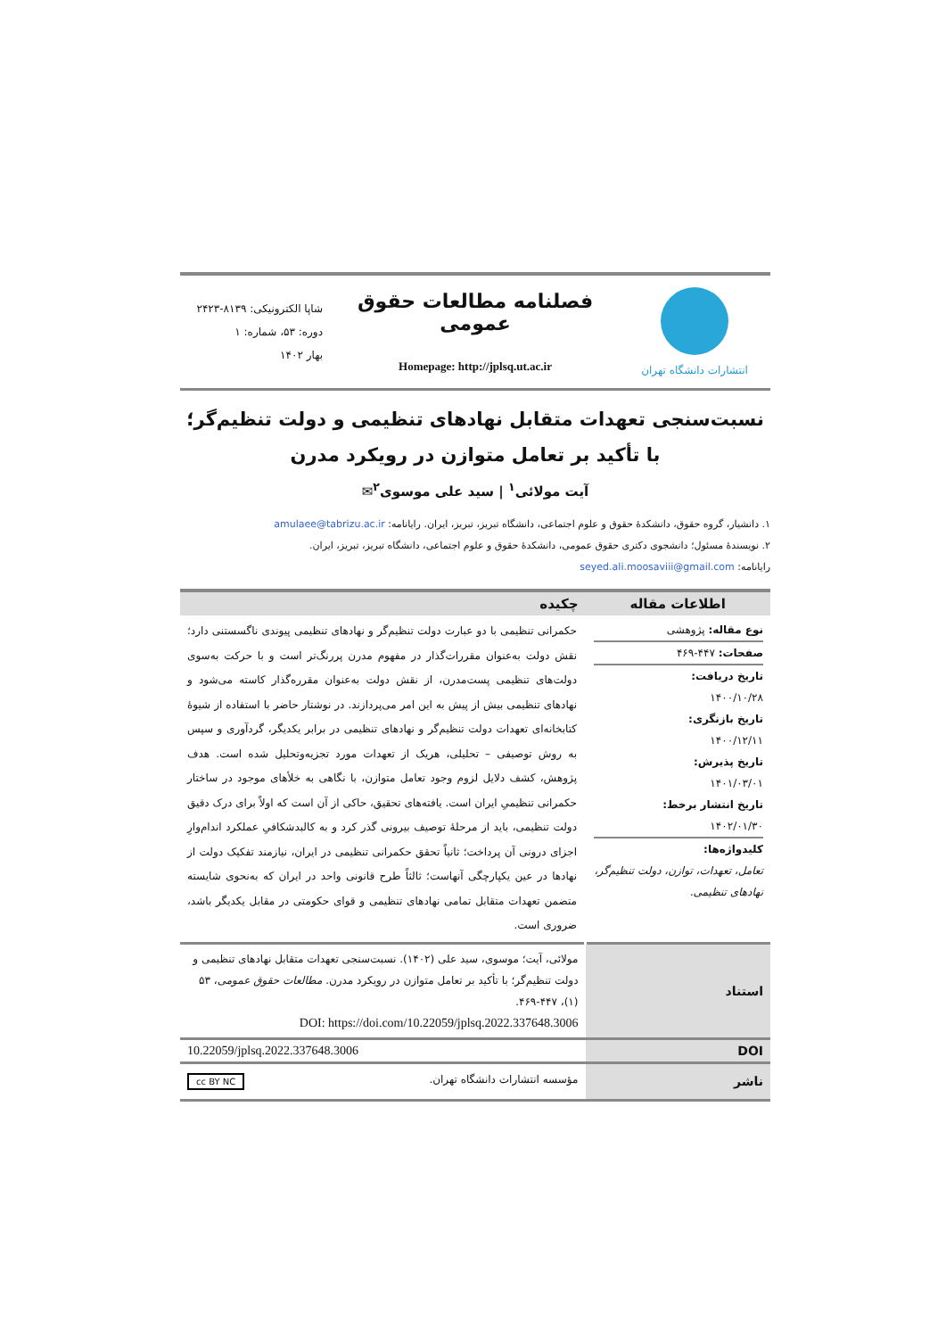انتشارات دانشگاه تهران
فصلنامه مطالعات حقوق عمومی
Homepage: http://jplsq.ut.ac.ir
شاپا الکترونیکی: ۸۱۳۹-۲۴۲۳
دوره: ۵۳، شماره: ۱
بهار ۱۴۰۲
نسبت‌سنجی تعهدات متقابل نهادهای تنظیمی و دولت تنظیم‌گر؛ با تأکید بر تعامل متوازن در رویکرد مدرن
آیت مولائی<sup>۱</sup> | سید علی موسوی<sup>۲</sup>✉
۱. دانشیار، گروه حقوق، دانشکدۀ حقوق و علوم اجتماعی، دانشگاه تبریز، تبریز، ایران. رایانامه: amulaee@tabrizu.ac.ir
۲. نویسندۀ مسئول؛ دانشجوی دکتری حقوق عمومی، دانشکدۀ حقوق و علوم اجتماعی، دانشگاه تبریز، تبریز، ایران.
رایانامه: seyed.ali.moosaviii@gmail.com
| اطلاعات مقاله | چکیده |
| --- | --- |
| نوع مقاله: پژوهشی صفحات: ۴۴۷-۴۶۹ تاریخ دریافت: ۱۴۰۰/۱۰/۲۸ تاریخ بازنگری: ۱۴۰۰/۱۲/۱۱ تاریخ پذیرش: ۱۴۰۱/۰۳/۰۱ تاریخ انتشار برخط: ۱۴۰۲/۰۱/۳۰ کلیدواژه‌ها: تعامل، تعهدات، توازن، دولت تنظیم‌گر، نهادهای تنظیمی. | حکمرانی تنظیمی با دو عبارت دولت تنظیم‌گر و نهادهای تنظیمی پیوندی ناگسستنی دارد؛ نقش دولت به‌عنوان مقررات‌گذار در مفهوم مدرن پررنگ‌تر است و با حرکت به‌سوی دولت‌های تنظیمی پست‌مدرن، از نقش دولت به‌عنوان مقرره‌گذار کاسته می‌شود و نهادهای تنظیمی بیش از پیش به این امر می‌پردازند. در نوشتار حاضر با استفاده از شیوۀ کتابخانه‌ای تعهدات دولت تنظیم‌گر و نهادهای تنظیمی در برابر یکدیگر، گردآوری و سپس به روش توصیفی – تحلیلی، هریک از تعهدات مورد تجزیه‌وتحلیل شده است. هدف پژوهش، کشف دلایل لزوم وجود تعامل متوازن، با نگاهی به خلأهای موجود در ساختار حکمرانی تنظیمیِ ایران است. یافته‌های تحقیق، حاکی از آن است که اولاً برای درک دقیق دولت تنظیمی، باید از مرحلۀ توصیف بیرونی گذر کرد و به کالبدشکافیِ عملکرد اندام‌وارِ اجزای درونی آن پرداخت؛ ثانیاً تحقق حکمرانی تنظیمی در ایران، نیازمند تفکیک دولت از نهادها در عین یکپارچگی آنهاست؛ ثالثاً طرح قانونی واحد در ایران که به‌نحوی شایسته متضمن تعهدات متقابل تمامی نهادهای تنظیمی و قوای حکومتی در مقابل یکدیگر باشد، ضروری است. |
| استناد | مولائی، آیت؛ موسوی، سید علی (۱۴۰۲). نسبت‌سنجی تعهدات متقابل نهادهای تنظیمی و دولت تنظیم‌گر؛ با تأکید بر تعامل متوازن در رویکرد مدرن. مطالعات حقوق عمومی ، ۵۳ (۱)، ۴۴۷-۴۶۹. DOI: https://doi.com/10.22059/jplsq.2022.337648.3006 |
| DOI | 10.22059/jplsq.2022.337648.3006 |
| ناشر | مؤسسه انتشارات دانشگاه تهران. cc BY NC |